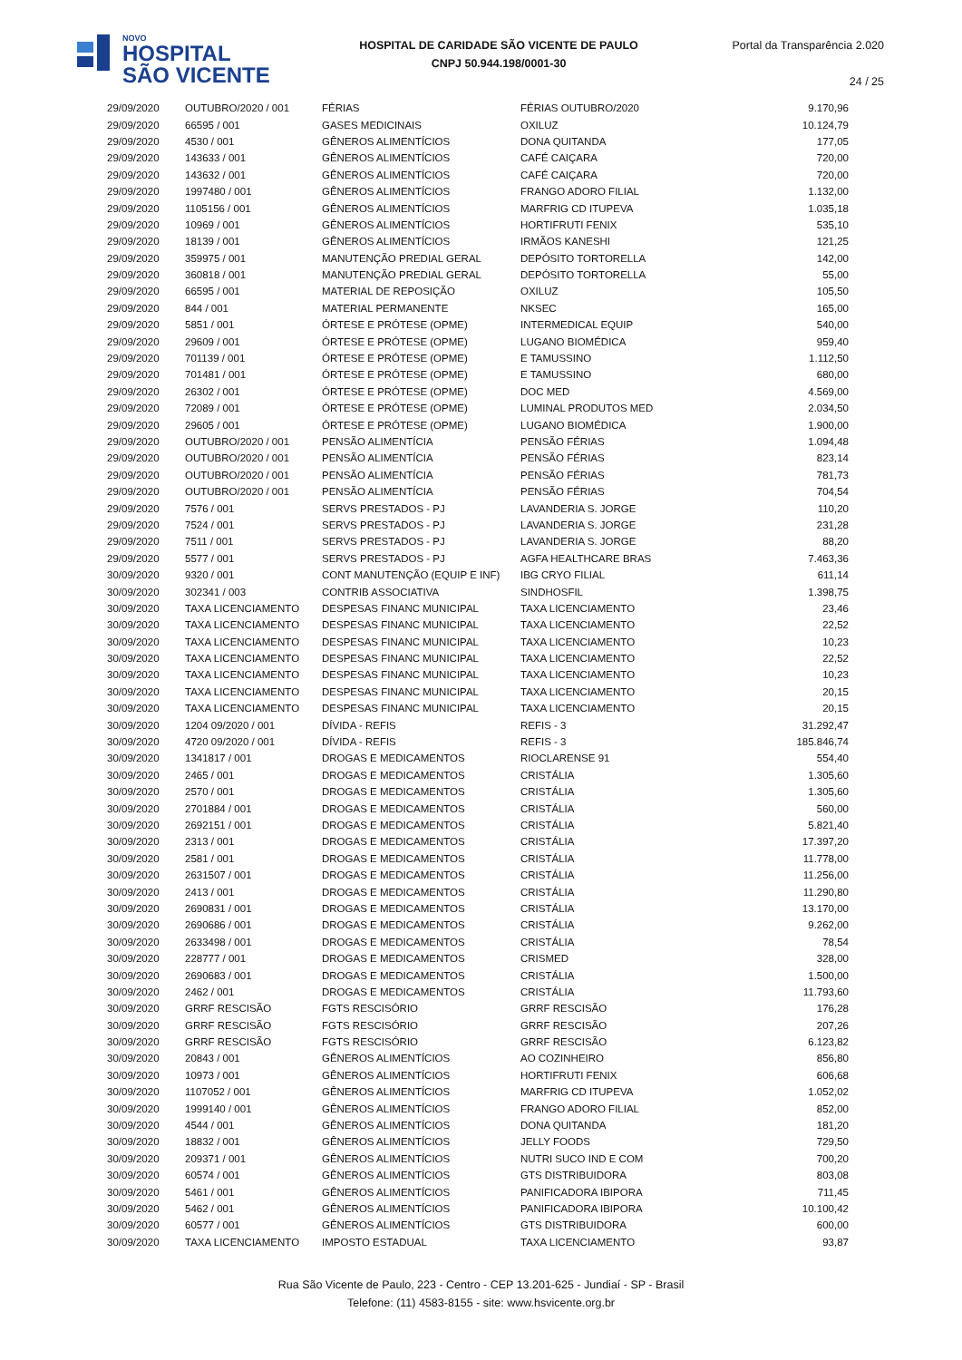NOVO
HOSPITAL
SÃO VICENTE
HOSPITAL DE CARIDADE SÃO VICENTE DE PAULO
CNPJ 50.944.198/0001-30
Portal da Transparência 2.020
24 / 25
| 29/09/2020 | OUTUBRO/2020 / 001 | FÉRIAS | FÉRIAS OUTUBRO/2020 | 9.170,96 |
| 29/09/2020 | 66595 / 001 | GASES MEDICINAIS | OXILUZ | 10.124,79 |
| 29/09/2020 | 4530 / 001 | GÊNEROS ALIMENTÍCIOS | DONA QUITANDA | 177,05 |
| 29/09/2020 | 143633 / 001 | GÊNEROS ALIMENTÍCIOS | CAFÉ CAIÇARA | 720,00 |
| 29/09/2020 | 143632 / 001 | GÊNEROS ALIMENTÍCIOS | CAFÉ CAIÇARA | 720,00 |
| 29/09/2020 | 1997480 / 001 | GÊNEROS ALIMENTÍCIOS | FRANGO ADORO FILIAL | 1.132,00 |
| 29/09/2020 | 1105156 / 001 | GÊNEROS ALIMENTÍCIOS | MARFRIG CD ITUPEVA | 1.035,18 |
| 29/09/2020 | 10969 / 001 | GÊNEROS ALIMENTÍCIOS | HORTIFRUTI FENIX | 535,10 |
| 29/09/2020 | 18139 / 001 | GÊNEROS ALIMENTÍCIOS | IRMÃOS KANESHI | 121,25 |
| 29/09/2020 | 359975 / 001 | MANUTENÇÃO PREDIAL GERAL | DEPÓSITO TORTORELLA | 142,00 |
| 29/09/2020 | 360818 / 001 | MANUTENÇÃO PREDIAL GERAL | DEPÓSITO TORTORELLA | 55,00 |
| 29/09/2020 | 66595 / 001 | MATERIAL DE REPOSIÇÃO | OXILUZ | 105,50 |
| 29/09/2020 | 844 / 001 | MATERIAL PERMANENTE | NKSEC | 165,00 |
| 29/09/2020 | 5851 / 001 | ÓRTESE E PRÓTESE (OPME) | INTERMEDICAL EQUIP | 540,00 |
| 29/09/2020 | 29609 / 001 | ÓRTESE E PRÓTESE (OPME) | LUGANO BIOMÉDICA | 959,40 |
| 29/09/2020 | 701139 / 001 | ÓRTESE E PRÓTESE (OPME) | E TAMUSSINO | 1.112,50 |
| 29/09/2020 | 701481 / 001 | ÓRTESE E PRÓTESE (OPME) | E TAMUSSINO | 680,00 |
| 29/09/2020 | 26302 / 001 | ÓRTESE E PRÓTESE (OPME) | DOC MED | 4.569,00 |
| 29/09/2020 | 72089 / 001 | ÓRTESE E PRÓTESE (OPME) | LUMINAL PRODUTOS MED | 2.034,50 |
| 29/09/2020 | 29605 / 001 | ÓRTESE E PRÓTESE (OPME) | LUGANO BIOMÉDICA | 1.900,00 |
| 29/09/2020 | OUTUBRO/2020 / 001 | PENSÃO ALIMENTÍCIA | PENSÃO FÉRIAS | 1.094,48 |
| 29/09/2020 | OUTUBRO/2020 / 001 | PENSÃO ALIMENTÍCIA | PENSÃO FÉRIAS | 823,14 |
| 29/09/2020 | OUTUBRO/2020 / 001 | PENSÃO ALIMENTÍCIA | PENSÃO FÉRIAS | 781,73 |
| 29/09/2020 | OUTUBRO/2020 / 001 | PENSÃO ALIMENTÍCIA | PENSÃO FÉRIAS | 704,54 |
| 29/09/2020 | 7576 / 001 | SERVS PRESTADOS - PJ | LAVANDERIA S. JORGE | 110,20 |
| 29/09/2020 | 7524 / 001 | SERVS PRESTADOS - PJ | LAVANDERIA S. JORGE | 231,28 |
| 29/09/2020 | 7511 / 001 | SERVS PRESTADOS - PJ | LAVANDERIA S. JORGE | 88,20 |
| 29/09/2020 | 5577 / 001 | SERVS PRESTADOS - PJ | AGFA HEALTHCARE BRAS | 7.463,36 |
| 30/09/2020 | 9320 / 001 | CONT MANUTENÇÃO (EQUIP E INF) | IBG CRYO FILIAL | 611,14 |
| 30/09/2020 | 302341 / 003 | CONTRIB ASSOCIATIVA | SINDHOSFIL | 1.398,75 |
| 30/09/2020 | TAXA LICENCIAMENTO | DESPESAS FINANC MUNICIPAL | TAXA LICENCIAMENTO | 23,46 |
| 30/09/2020 | TAXA LICENCIAMENTO | DESPESAS FINANC MUNICIPAL | TAXA LICENCIAMENTO | 22,52 |
| 30/09/2020 | TAXA LICENCIAMENTO | DESPESAS FINANC MUNICIPAL | TAXA LICENCIAMENTO | 10,23 |
| 30/09/2020 | TAXA LICENCIAMENTO | DESPESAS FINANC MUNICIPAL | TAXA LICENCIAMENTO | 22,52 |
| 30/09/2020 | TAXA LICENCIAMENTO | DESPESAS FINANC MUNICIPAL | TAXA LICENCIAMENTO | 10,23 |
| 30/09/2020 | TAXA LICENCIAMENTO | DESPESAS FINANC MUNICIPAL | TAXA LICENCIAMENTO | 20,15 |
| 30/09/2020 | TAXA LICENCIAMENTO | DESPESAS FINANC MUNICIPAL | TAXA LICENCIAMENTO | 20,15 |
| 30/09/2020 | 1204 09/2020 / 001 | DÍVIDA - REFIS | REFIS - 3 | 31.292,47 |
| 30/09/2020 | 4720 09/2020 / 001 | DÍVIDA - REFIS | REFIS - 3 | 185.846,74 |
| 30/09/2020 | 1341817 / 001 | DROGAS E MEDICAMENTOS | RIOCLARENSE 91 | 554,40 |
| 30/09/2020 | 2465 / 001 | DROGAS E MEDICAMENTOS | CRISTÁLIA | 1.305,60 |
| 30/09/2020 | 2570 / 001 | DROGAS E MEDICAMENTOS | CRISTÁLIA | 1.305,60 |
| 30/09/2020 | 2701884 / 001 | DROGAS E MEDICAMENTOS | CRISTÁLIA | 560,00 |
| 30/09/2020 | 2692151 / 001 | DROGAS E MEDICAMENTOS | CRISTÁLIA | 5.821,40 |
| 30/09/2020 | 2313 / 001 | DROGAS E MEDICAMENTOS | CRISTÁLIA | 17.397,20 |
| 30/09/2020 | 2581 / 001 | DROGAS E MEDICAMENTOS | CRISTÁLIA | 11.778,00 |
| 30/09/2020 | 2631507 / 001 | DROGAS E MEDICAMENTOS | CRISTÁLIA | 11.256,00 |
| 30/09/2020 | 2413 / 001 | DROGAS E MEDICAMENTOS | CRISTÁLIA | 11.290,80 |
| 30/09/2020 | 2690831 / 001 | DROGAS E MEDICAMENTOS | CRISTÁLIA | 13.170,00 |
| 30/09/2020 | 2690686 / 001 | DROGAS E MEDICAMENTOS | CRISTÁLIA | 9.262,00 |
| 30/09/2020 | 2633498 / 001 | DROGAS E MEDICAMENTOS | CRISTÁLIA | 78,54 |
| 30/09/2020 | 228777 / 001 | DROGAS E MEDICAMENTOS | CRISMED | 328,00 |
| 30/09/2020 | 2690683 / 001 | DROGAS E MEDICAMENTOS | CRISTÁLIA | 1.500,00 |
| 30/09/2020 | 2462 / 001 | DROGAS E MEDICAMENTOS | CRISTÁLIA | 11.793,60 |
| 30/09/2020 | GRRF RESCISÃO | FGTS RESCISÓRIO | GRRF RESCISÃO | 176,28 |
| 30/09/2020 | GRRF RESCISÃO | FGTS RESCISÓRIO | GRRF RESCISÃO | 207,26 |
| 30/09/2020 | GRRF RESCISÃO | FGTS RESCISÓRIO | GRRF RESCISÃO | 6.123,82 |
| 30/09/2020 | 20843 / 001 | GÊNEROS ALIMENTÍCIOS | AO COZINHEIRO | 856,80 |
| 30/09/2020 | 10973 / 001 | GÊNEROS ALIMENTÍCIOS | HORTIFRUTI FENIX | 606,68 |
| 30/09/2020 | 1107052 / 001 | GÊNEROS ALIMENTÍCIOS | MARFRIG CD ITUPEVA | 1.052,02 |
| 30/09/2020 | 1999140 / 001 | GÊNEROS ALIMENTÍCIOS | FRANGO ADORO FILIAL | 852,00 |
| 30/09/2020 | 4544 / 001 | GÊNEROS ALIMENTÍCIOS | DONA QUITANDA | 181,20 |
| 30/09/2020 | 18832 / 001 | GÊNEROS ALIMENTÍCIOS | JELLY FOODS | 729,50 |
| 30/09/2020 | 209371 / 001 | GÊNEROS ALIMENTÍCIOS | NUTRI SUCO IND E COM | 700,20 |
| 30/09/2020 | 60574 / 001 | GÊNEROS ALIMENTÍCIOS | GTS DISTRIBUIDORA | 803,08 |
| 30/09/2020 | 5461 / 001 | GÊNEROS ALIMENTÍCIOS | PANIFICADORA IBIPORA | 711,45 |
| 30/09/2020 | 5462 / 001 | GÊNEROS ALIMENTÍCIOS | PANIFICADORA IBIPORA | 10.100,42 |
| 30/09/2020 | 60577 / 001 | GÊNEROS ALIMENTÍCIOS | GTS DISTRIBUIDORA | 600,00 |
| 30/09/2020 | TAXA LICENCIAMENTO | IMPOSTO ESTADUAL | TAXA LICENCIAMENTO | 93,87 |
Rua São Vicente de Paulo, 223 - Centro - CEP 13.201-625 - Jundiaí - SP - Brasil
Telefone: (11) 4583-8155 - site: www.hsvicente.org.br